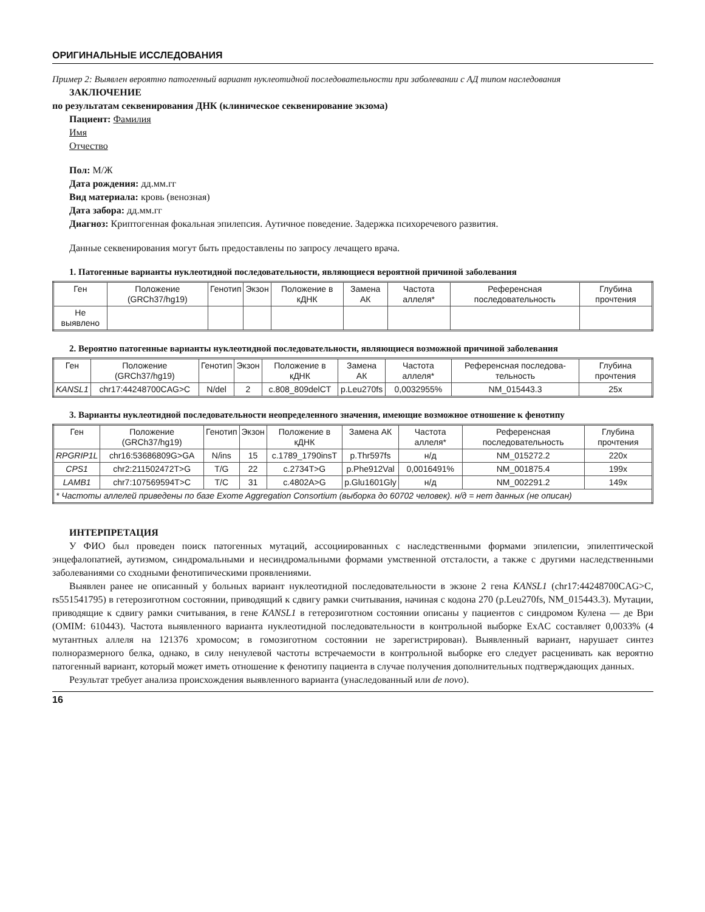ОРИГИНАЛЬНЫЕ ИССЛЕДОВАНИЯ
Пример 2: Выявлен вероятно патогенный вариант нуклеотидной последовательности при заболевании с АД типом наследования
ЗАКЛЮЧЕНИЕ
по результатам секвенирования ДНК (клиническое секвенирование экзома)
Пациент: Фамилия
Имя
Отчество
Пол: М/Ж
Дата рождения: дд.мм.гг
Вид материала: кровь (венозная)
Дата забора: дд.мм.гг
Диагноз: Криптогенная фокальная эпилепсия. Аутичное поведение. Задержка психоречевого развития.
Данные секвенирования могут быть предоставлены по запросу лечащего врача.
1. Патогенные варианты нуклеотидной последовательности, являющиеся вероятной причиной заболевания
| Ген | Положение (GRCh37/hg19) | Генотип | Экзон | Положение в кДНК | Замена АК | Частота аллеля* | Референсная последовательность | Глубина прочтения |
| --- | --- | --- | --- | --- | --- | --- | --- | --- |
| Не выявлено | | | | | | | | |
2. Вероятно патогенные варианты нуклеотидной последовательности, являющиеся возможной причиной заболевания
| Ген | Положение (GRCh37/hg19) | Генотип | Экзон | Положение в кДНК | Замена АК | Частота аллеля* | Референсная последова-тельность | Глубина прочтения |
| --- | --- | --- | --- | --- | --- | --- | --- | --- |
| KANSL1 | chr17:44248700CAG>C | N/del | 2 | c.808_809delCT | p.Leu270fs | 0,0032955% | NM_015443.3 | 25x |
3. Варианты нуклеотидной последовательности неопределенного значения, имеющие возможное отношение к фенотипу
| Ген | Положение (GRCh37/hg19) | Генотип | Экзон | Положение в кДНК | Замена АК | Частота аллеля* | Референсная последовательность | Глубина прочтения |
| --- | --- | --- | --- | --- | --- | --- | --- | --- |
| RPGRIP1L | chr16:53686809G>GA | N/ins | 15 | c.1789_1790insT | p.Thr597fs | н/д | NM_015272.2 | 220x |
| CPS1 | chr2:211502472T>G | T/G | 22 | c.2734T>G | p.Phe912Val | 0,0016491% | NM_001875.4 | 199x |
| LAMB1 | chr7:107569594T>C | T/C | 31 | c.4802A>G | p.Glu1601Gly | н/д | NM_002291.2 | 149x |
| * Частоты аллелей приведены по базе Exome Aggregation Consortium (выборка до 60702 человек). н/д = нет данных (не описан) | | | | | | | | |
ИНТЕРПРЕТАЦИЯ
У ФИО был проведен поиск патогенных мутаций, ассоциированных с наследственными формами эпилепсии, эпилептической энцефалопатией, аутизмом, синдромальными и несиндромальными формами умственной отсталости, а также с другими наследственными заболеваниями со сходными фенотипическими проявлениями.
Выявлен ранее не описанный у больных вариант нуклеотидной последовательности в экзоне 2 гена KANSL1 (chr17:44248700CAG>C, rs551541795) в гетерозиготном состоянии, приводящий к сдвигу рамки считывания, начиная с кодона 270 (p.Leu270fs, NM_015443.3). Мутации, приводящие к сдвигу рамки считывания, в гене KANSL1 в гетерозиготном состоянии описаны у пациентов с синдромом Кулена — де Ври (OMIM: 610443). Частота выявленного варианта нуклеотидной последовательности в контрольной выборке ExAC составляет 0,0033% (4 мутантных аллеля на 121376 хромосом; в гомозиготном состоянии не зарегистрирован). Выявленный вариант, нарушает синтез полноразмерного белка, однако, в силу ненулевой частоты встречаемости в контрольной выборке его следует расценивать как вероятно патогенный вариант, который может иметь отношение к фенотипу пациента в случае получения дополнительных подтверждающих данных.
Результат требует анализа происхождения выявленного варианта (унаследованный или de novo).
16